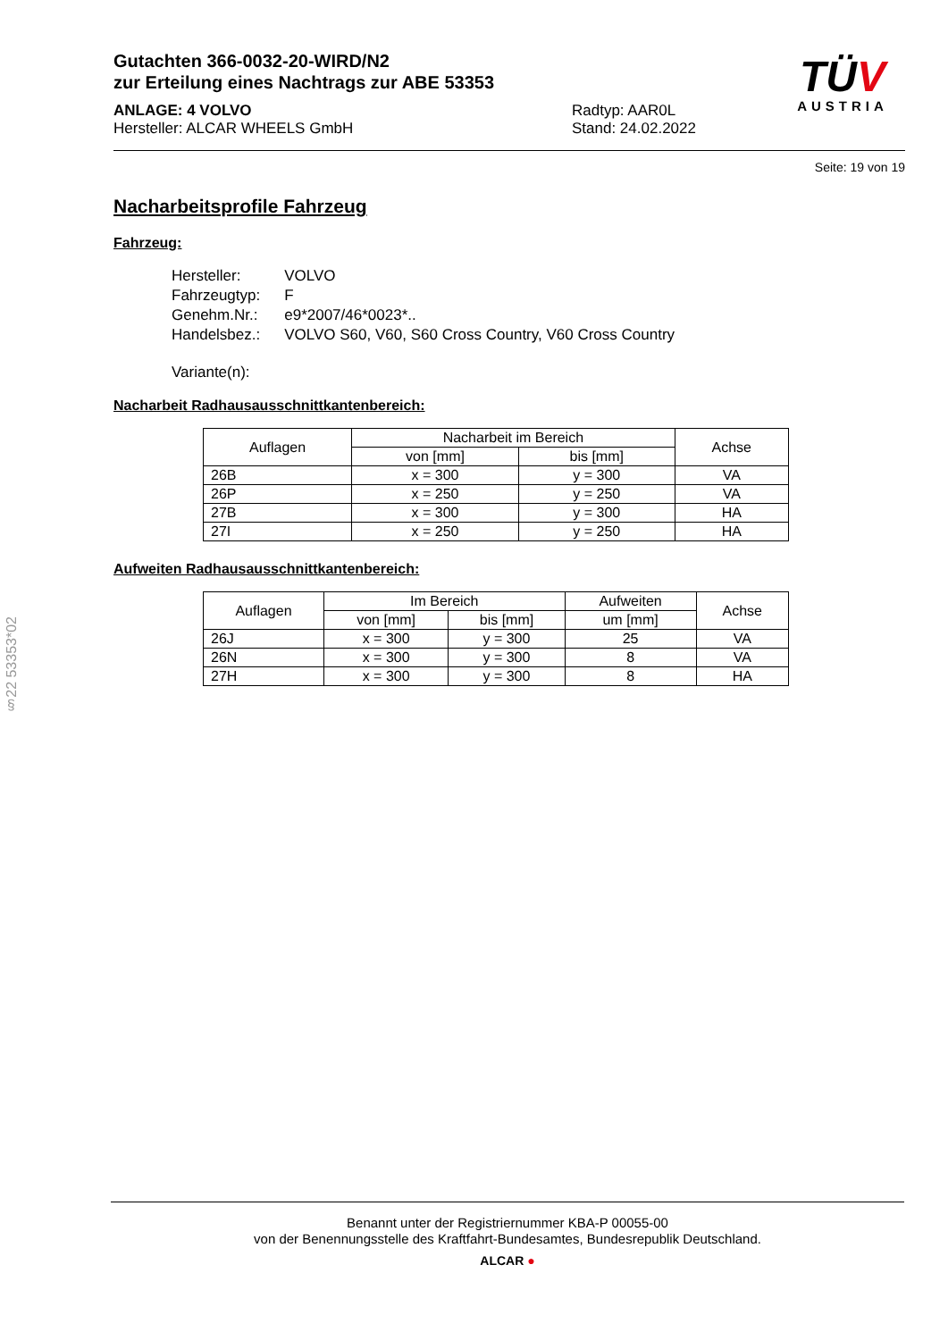§22 53353*02
Gutachten 366-0032-20-WIRD/N2
zur Erteilung eines Nachtrags zur ABE 53353
ANLAGE: 4 VOLVO
Hersteller: ALCAR WHEELS GmbH
Radtyp: AAR0L
Stand: 24.02.2022
TÜV
AUSTRIA
Seite: 19 von 19
Nacharbeitsprofile Fahrzeug
Fahrzeug:
| Hersteller: | VOLVO |
| Fahrzeugtyp: | F |
| Genehm.Nr.: | e9*2007/46*0023*.. |
| Handelsbez.: | VOLVO S60, V60, S60 Cross Country, V60 Cross Country |
| Variante(n): | |
Nacharbeit Radhausausschnittkantenbereich:
| Auflagen | Nacharbeit im Bereich | | Achse |
| --- | --- | --- | --- |
| | von [mm] | bis [mm] | |
| 26B | x = 300 | y = 300 | VA |
| 26P | x = 250 | y = 250 | VA |
| 27B | x = 300 | y = 300 | HA |
| 27I | x = 250 | y = 250 | HA |
Aufweiten Radhausausschnittkantenbereich:
| Auflagen | Im Bereich | | Aufweiten | Achse |
| --- | --- | --- | --- | --- |
| | von [mm] | bis [mm] | um [mm] | |
| 26J | x = 300 | y = 300 | 25 | VA |
| 26N | x = 300 | y = 300 | 8 | VA |
| 27H | x = 300 | y = 300 | 8 | HA |
Benannt unter der Registriernummer KBA-P 00055-00
von der Benennungsstelle des Kraftfahrt-Bundesamtes, Bundesrepublik Deutschland.
ALCAR ●